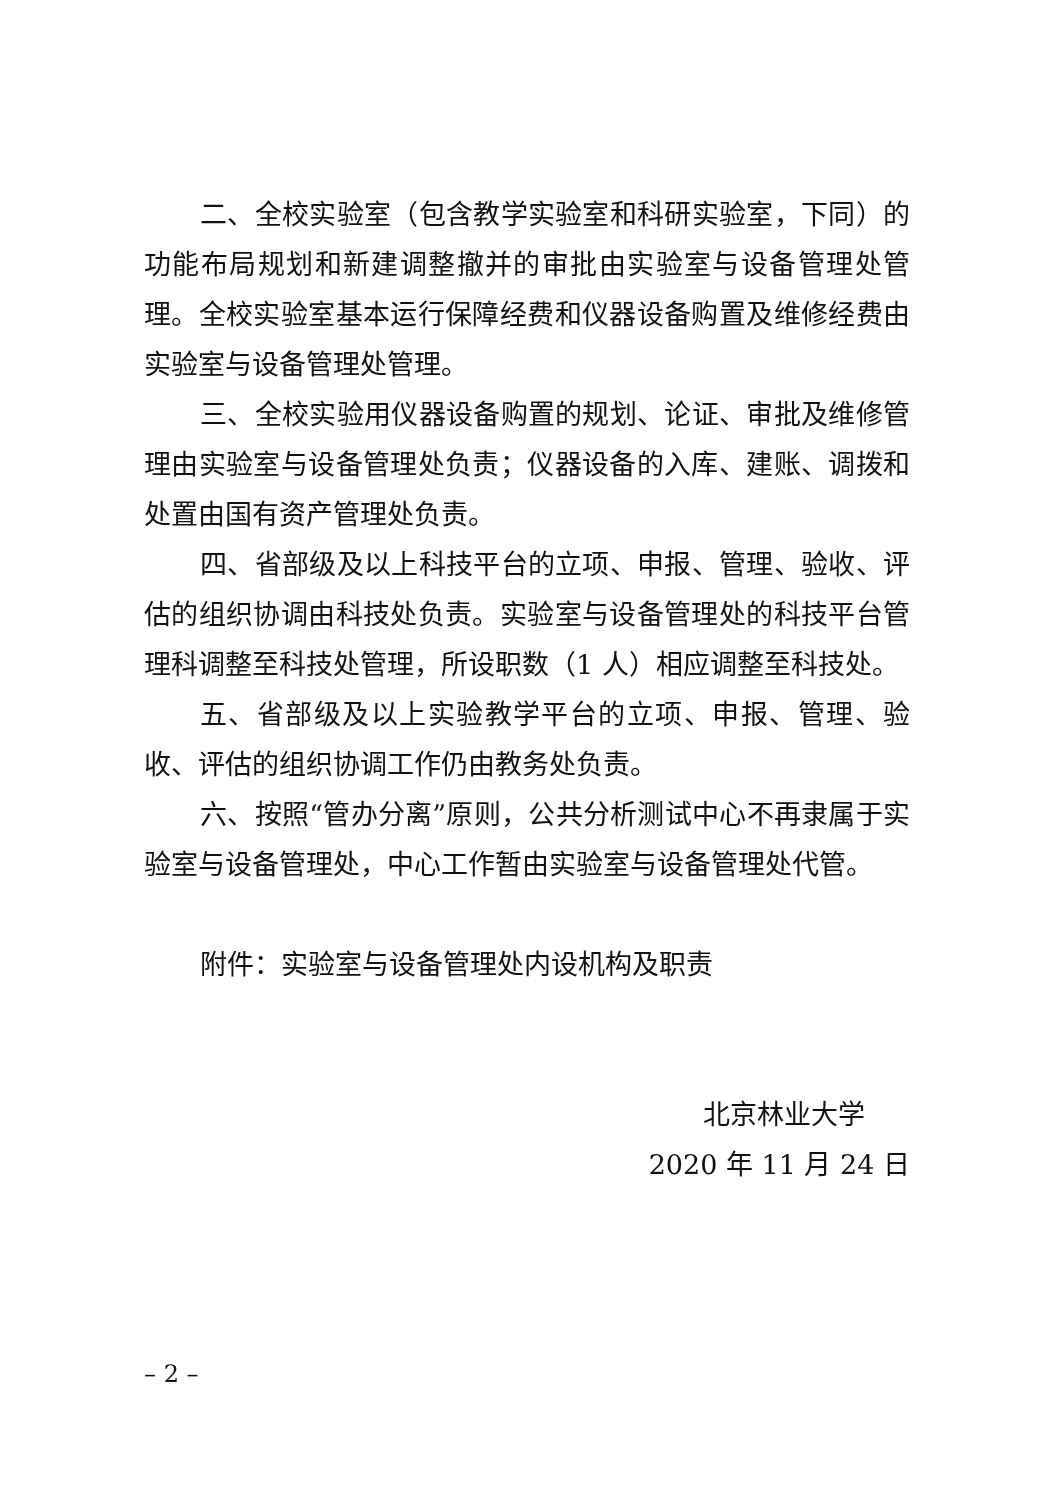二、全校实验室（包含教学实验室和科研实验室，下同）的功能布局规划和新建调整撤并的审批由实验室与设备管理处管理。全校实验室基本运行保障经费和仪器设备购置及维修经费由实验室与设备管理处管理。
三、全校实验用仪器设备购置的规划、论证、审批及维修管理由实验室与设备管理处负责；仪器设备的入库、建账、调拨和处置由国有资产管理处负责。
四、省部级及以上科技平台的立项、申报、管理、验收、评估的组织协调由科技处负责。实验室与设备管理处的科技平台管理科调整至科技处管理，所设职数（1 人）相应调整至科技处。
五、省部级及以上实验教学平台的立项、申报、管理、验收、评估的组织协调工作仍由教务处负责。
六、按照“管办分离”原则，公共分析测试中心不再隶属于实验室与设备管理处，中心工作暂由实验室与设备管理处代管。
附件：实验室与设备管理处内设机构及职责
北京林业大学
2020 年 11 月 24 日
– 2 –